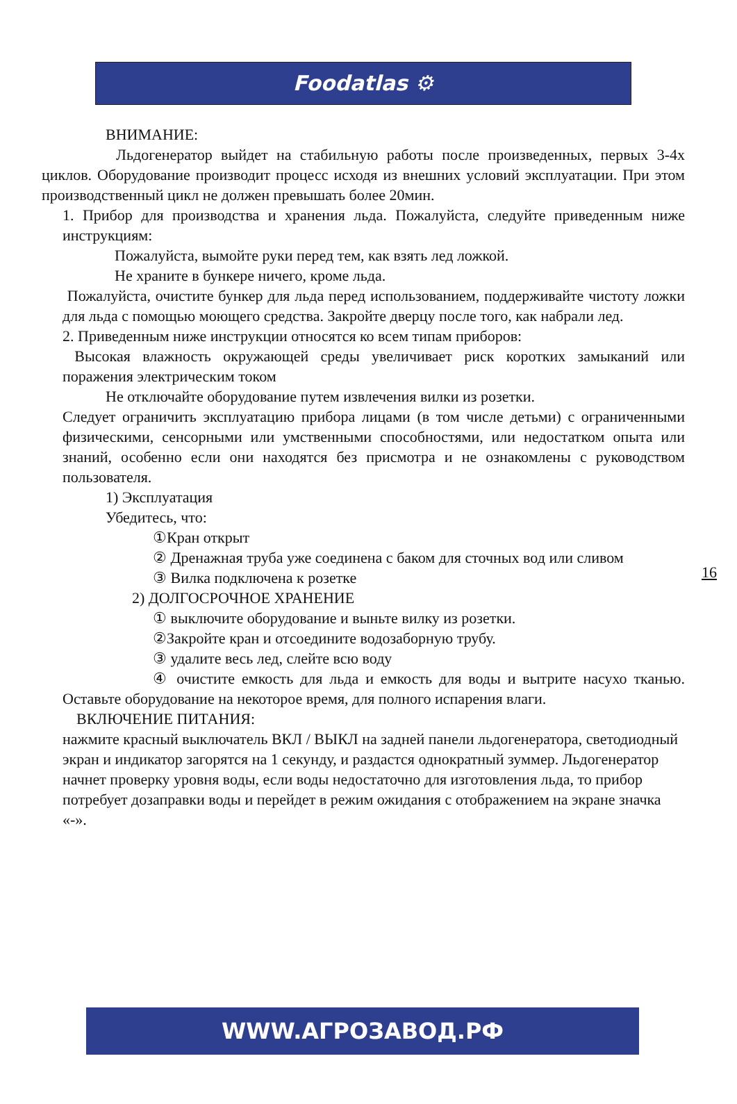Foodatlas ⚙
ВНИМАНИЕ:
Льдогенератор выйдет на стабильную работы после произведенных, первых 3-4х циклов. Оборудование производит процесс исходя из внешних условий эксплуатации. При этом производственный цикл не должен превышать более 20мин.
1. Прибор для производства и хранения льда. Пожалуйста, следуйте приведенным ниже инструкциям:
Пожалуйста, вымойте руки перед тем, как взять лед ложкой.
Не храните в бункере ничего, кроме льда.
Пожалуйста, очистите бункер для льда перед использованием, поддерживайте чистоту ложки для льда с помощью моющего средства. Закройте дверцу после того, как набрали лед.
2. Приведенным ниже инструкции относятся ко всем типам приборов:
Высокая влажность окружающей среды увеличивает риск коротких замыканий или поражения электрическим током
Не отключайте оборудование путем извлечения вилки из розетки.
Следует ограничить эксплуатацию прибора лицами (в том числе детьми) с ограниченными физическими, сенсорными или умственными способностями, или недостатком опыта или знаний, особенно если они находятся без присмотра и не ознакомлены с руководством пользователя.
1) Эксплуатация
Убедитесь, что:
①Кран открыт
② Дренажная труба уже соединена с баком для сточных вод или сливом
③ Вилка подключена к розетке
2) ДОЛГОСРОЧНОЕ ХРАНЕНИЕ
① выключите оборудование и выньте вилку из розетки.
②Закройте кран и отсоедините водозаборную трубу.
③ удалите весь лед, слейте всю воду
④ очистите емкость для льда и емкость для воды и вытрите насухо тканью. Оставьте оборудование на некоторое время, для полного испарения влаги.
ВКЛЮЧЕНИЕ ПИТАНИЯ:
нажмите красный выключатель ВКЛ / ВЫКЛ на задней панели льдогенератора, светодиодный экран и индикатор загорятся на 1 секунду, и раздастся однократный зуммер. Льдогенератор начнет проверку уровня воды, если воды недостаточно для изготовления льда, то прибор потребует дозаправки воды и перейдет в режим ожидания с отображением на экране значка «-».
16
WWW.АГРОЗАВОД.РФ